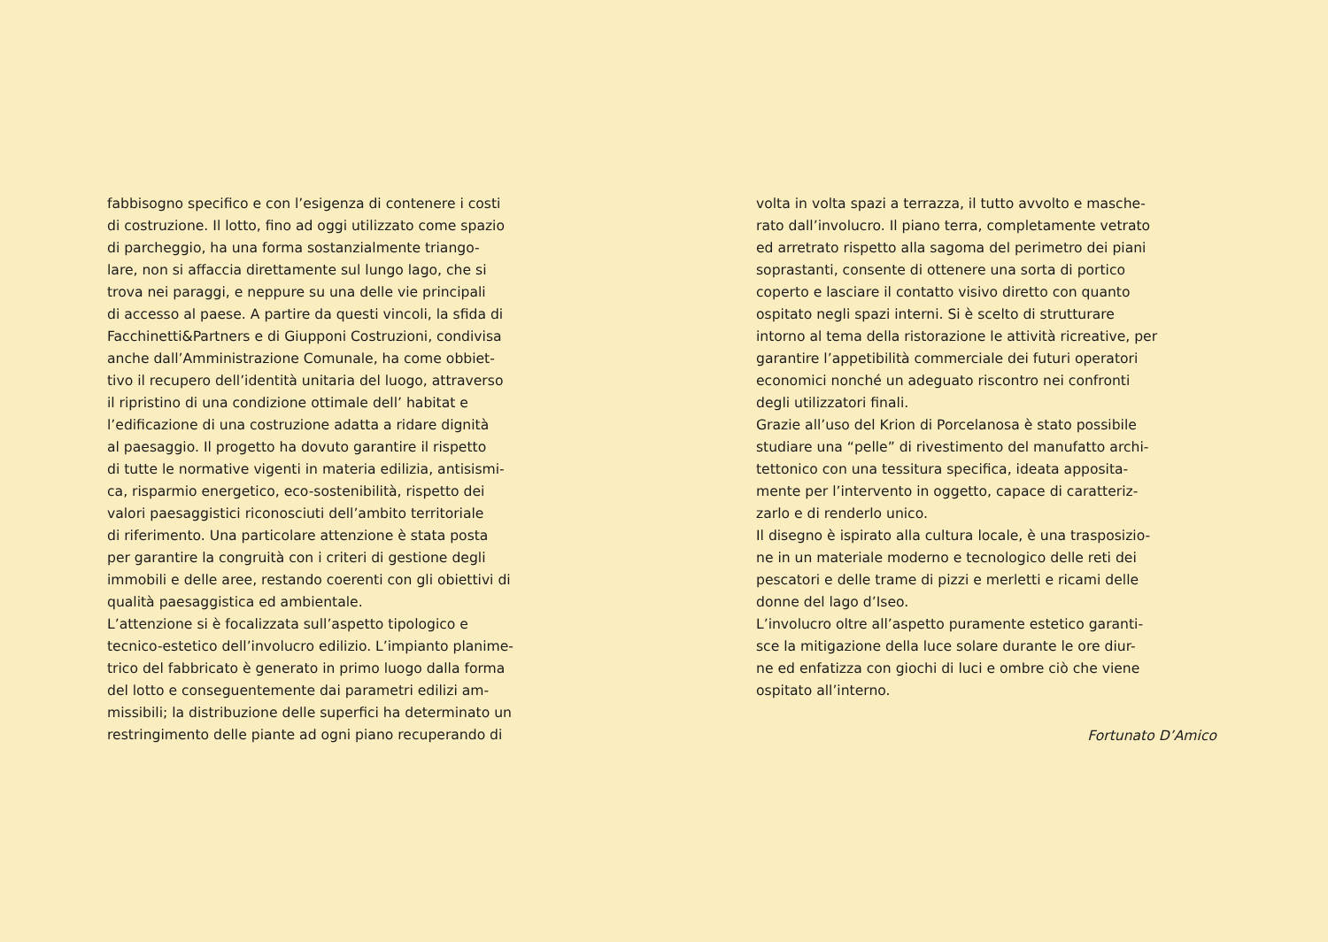fabbisogno specifico e con l’esigenza di contenere i costi
di costruzione. Il lotto, fino ad oggi utilizzato come spazio
di parcheggio, ha una forma sostanzialmente triango-
lare, non si affaccia direttamente sul lungo lago, che si
trova nei paraggi, e neppure su una delle vie principali
di accesso al paese. A partire da questi vincoli, la sfida di
Facchinetti&Partners e di Giupponi Costruzioni, condivisa
anche dall’Amministrazione Comunale, ha come obbiet-
tivo il recupero dell’identità unitaria del luogo, attraverso
il ripristino di una condizione ottimale dell’ habitat e
l’edificazione di una costruzione adatta a ridare dignità
al paesaggio. Il progetto ha dovuto garantire il rispetto
di tutte le normative vigenti in materia edilizia, antisismi-
ca, risparmio energetico, eco-sostenibilità, rispetto dei
valori paesaggistici riconosciuti dell’ambito territoriale
di riferimento. Una particolare attenzione è stata posta
per garantire la congruità con i criteri di gestione degli
immobili e delle aree, restando coerenti con gli obiettivi di
qualità paesaggistica ed ambientale.
L’attenzione si è focalizzata sull’aspetto tipologico e
tecnico-estetico dell’involucro edilizio. L’impianto planime-
trico del fabbricato è generato in primo luogo dalla forma
del lotto e conseguentemente dai parametri edilizi am-
missibili; la distribuzione delle superfici ha determinato un
restringimento delle piante ad ogni piano recuperando di
volta in volta spazi a terrazza, il tutto avvolto e masche-
rato dall’involucro. Il piano terra, completamente vetrato
ed arretrato rispetto alla sagoma del perimetro dei piani
soprastanti, consente di ottenere una sorta di portico
coperto e lasciare il contatto visivo diretto con quanto
ospitato negli spazi interni. Si è scelto di strutturare
intorno al tema della ristorazione le attività ricreative, per
garantire l’appetibilità commerciale dei futuri operatori
economici nonché un adeguato riscontro nei confronti
degli utilizzatori finali.
Grazie all’uso del Krion di Porcelanosa è stato possibile
studiare una “pelle” di rivestimento del manufatto archi-
tettonico con una tessitura specifica, ideata apposita-
mente per l’intervento in oggetto, capace di caratteriz-
zarlo e di renderlo unico.
Il disegno è ispirato alla cultura locale, è una trasposizio-
ne in un materiale moderno e tecnologico delle reti dei
pescatori e delle trame di pizzi e merletti e ricami delle
donne del lago d’Iseo.
L’involucro oltre all’aspetto puramente estetico garanti-
sce la mitigazione della luce solare durante le ore diur-
ne ed enfatizza con giochi di luci e ombre ciò che viene
ospitato all’interno.
Fortunato D’Amico